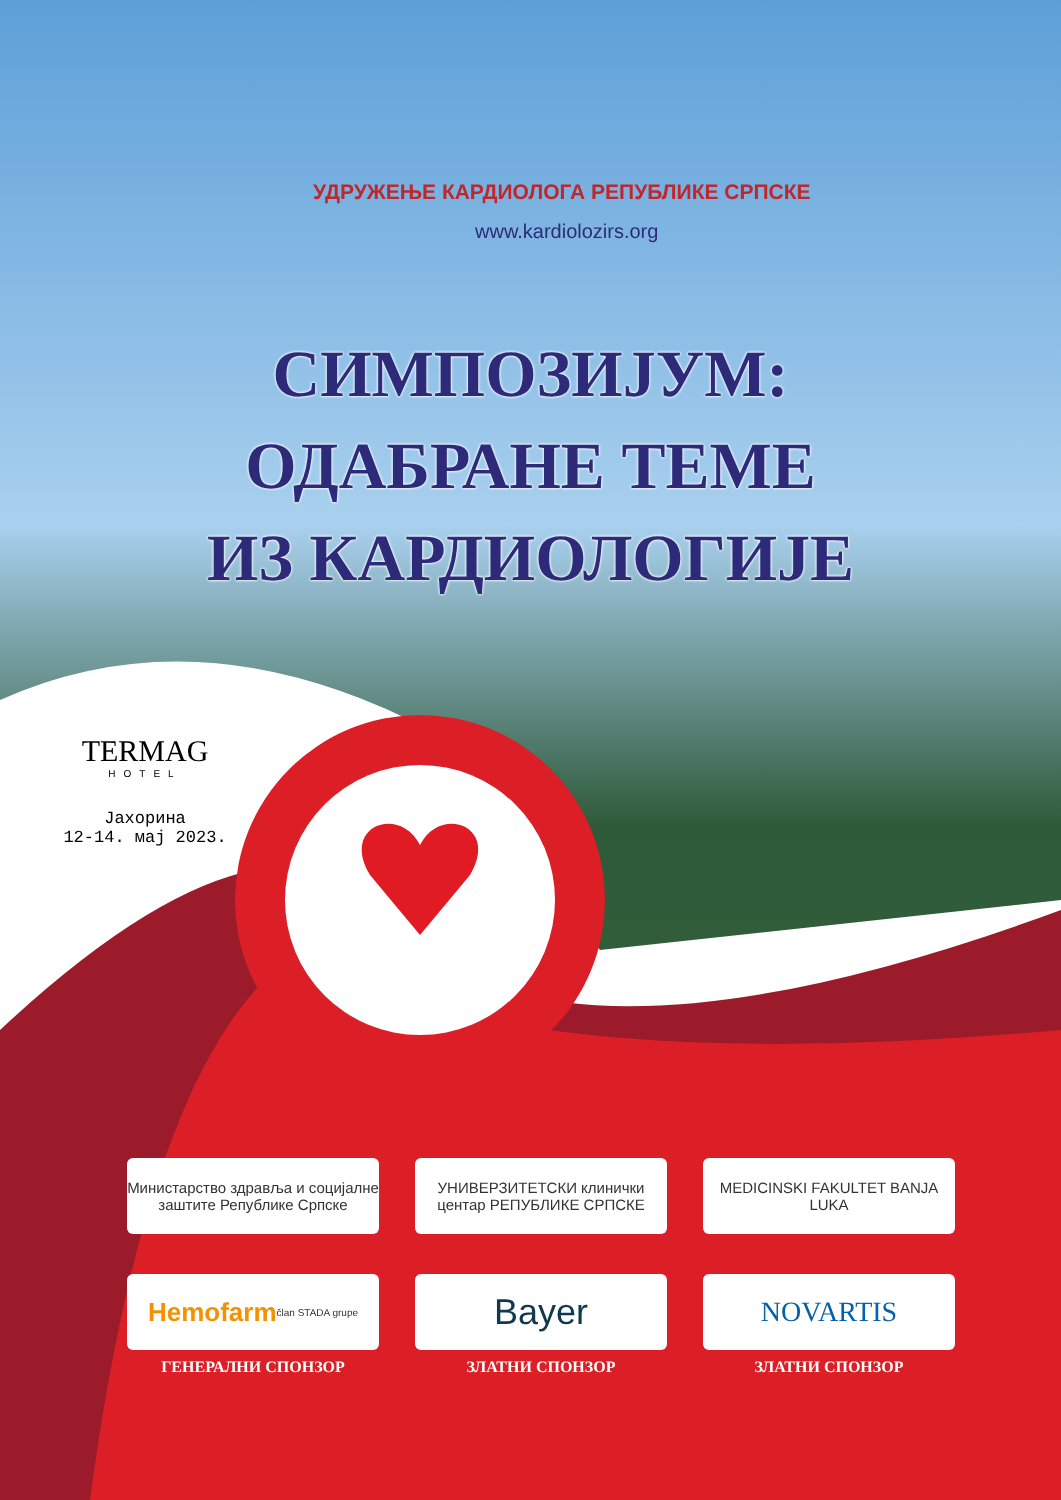УДРУЖЕЊЕ КАРДИОЛОГА РЕПУБЛИКЕ СРПСКЕ
www.kardiolozirs.org
СИМПОЗИЈУМ:
ОДАБРАНЕ ТЕМЕ
ИЗ КАРДИОЛОГИЈЕ
TERMAG
HOTEL
Јахорина
12-14. мај 2023.
Министарство здравља и социјалне заштите Републике Српске
УНИВЕРЗИТЕТСКИ клинички центар РЕПУБЛИКЕ СРПСКЕ
MEDICINSKI FAKULTET BANJA LUKA
Hemofarm član STADA grupe
ГЕНЕРАЛНИ СПОНЗОР
Bayer
ЗЛАТНИ СПОНЗОР
NOVARTIS
ЗЛАТНИ СПОНЗОР